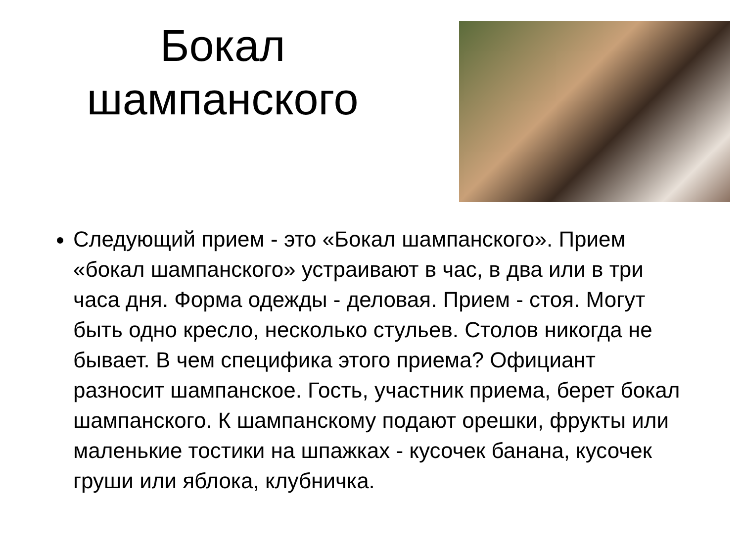Бокал
шампанского
Следующий прием - это «Бокал шампанского». Прием «бокал шампанского» устраивают в час, в два или в три часа дня. Форма одежды - деловая. Прием - стоя. Могут быть одно кресло, несколько стульев. Столов никогда не бывает. В чем специфика этого приема? Официант разносит шампанское. Гость, участник приема, берет бокал шампанского. К шампанскому подают орешки, фрукты или маленькие тостики на шпажках - кусочек банана, кусочек груши или яблока, клубничка.